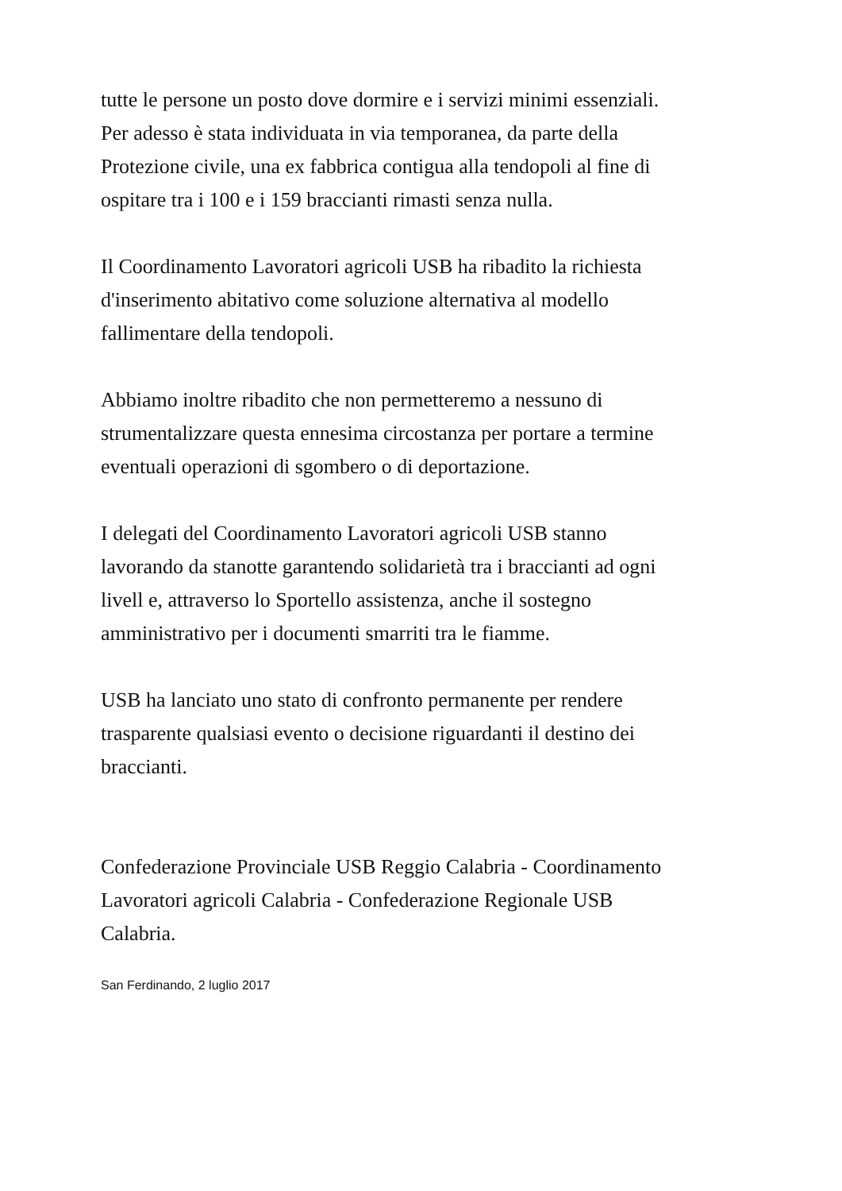tutte le persone un posto dove dormire e i servizi minimi essenziali.
Per adesso è stata individuata in via temporanea, da parte della
Protezione civile, una ex fabbrica contigua alla tendopoli al fine di
ospitare tra i 100 e i 159 braccianti rimasti senza nulla.
Il Coordinamento Lavoratori agricoli USB ha ribadito la richiesta
d'inserimento abitativo come soluzione alternativa al modello
fallimentare della tendopoli.
Abbiamo inoltre ribadito che non permetteremo a nessuno di
strumentalizzare questa ennesima circostanza per portare a termine
eventuali operazioni di sgombero o di deportazione.
I delegati del Coordinamento Lavoratori agricoli USB stanno
lavorando da stanotte garantendo solidarietà tra i braccianti ad ogni
livell e, attraverso lo Sportello assistenza, anche il sostegno
amministrativo per i documenti smarriti tra le fiamme.
USB ha lanciato uno stato di confronto permanente per rendere
trasparente qualsiasi evento o decisione riguardanti il destino dei
braccianti.
Confederazione Provinciale USB Reggio Calabria - Coordinamento
Lavoratori agricoli Calabria - Confederazione Regionale USB
Calabria.
San Ferdinando, 2 luglio 2017